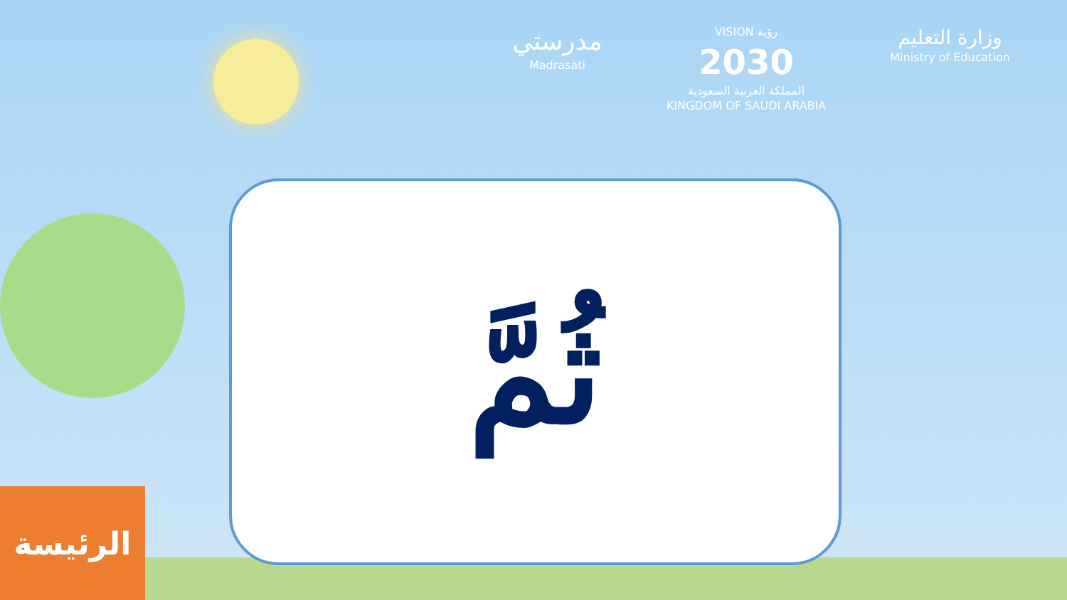مدرستي
Madrasati
VISION رؤية
2030
المملكة العربية السعودية
KINGDOM OF SAUDI ARABIA
وزارة التعليم
Ministry of Education
ثُمَّ
الرئيسة